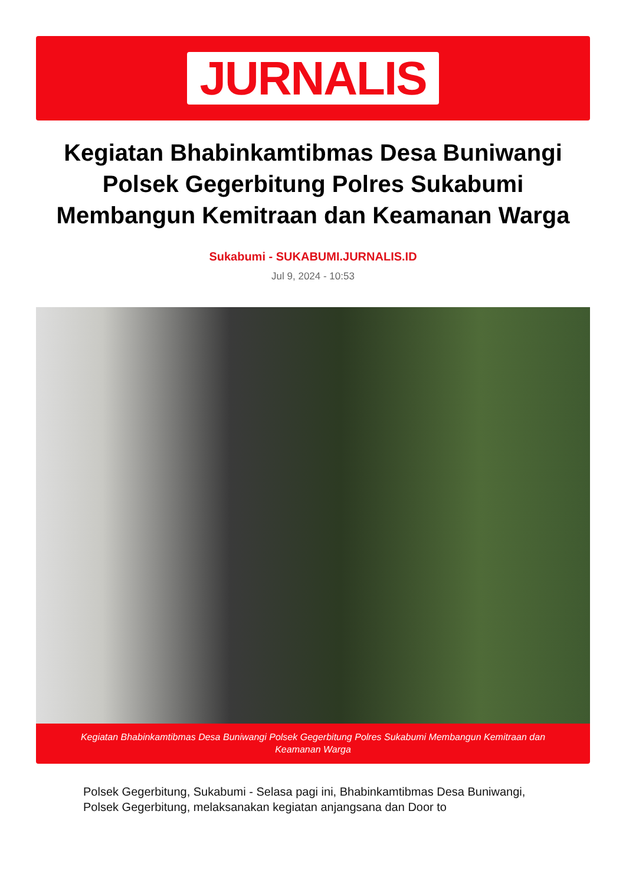JURNALIS
Kegiatan Bhabinkamtibmas Desa Buniwangi Polsek Gegerbitung Polres Sukabumi Membangun Kemitraan dan Keamanan Warga
Sukabumi - SUKABUMI.JURNALIS.ID
Jul 9, 2024 - 10:53
Kegiatan Bhabinkamtibmas Desa Buniwangi Polsek Gegerbitung Polres Sukabumi Membangun Kemitraan dan
Keamanan Warga
Polsek Gegerbitung, Sukabumi - Selasa pagi ini, Bhabinkamtibmas Desa Buniwangi, Polsek Gegerbitung, melaksanakan kegiatan anjangsana dan Door to